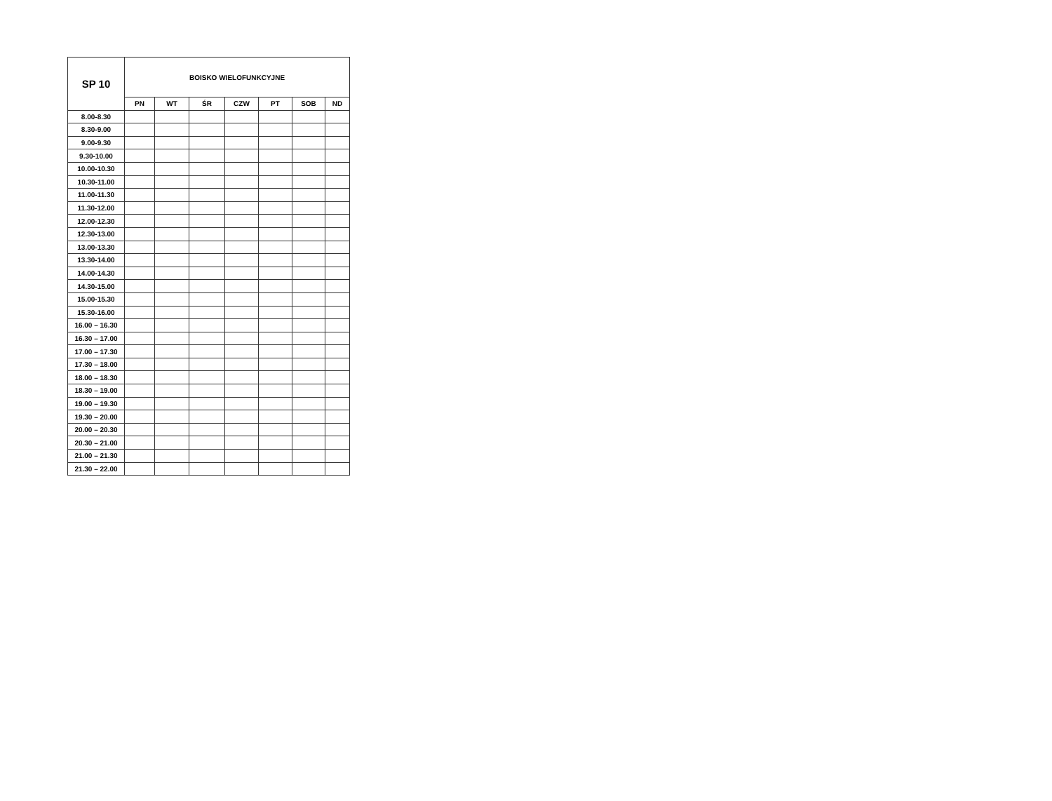| SP 10 | BOISKO WIELOFUNKCYJNE | | | | | | |
| --- | --- | --- | --- | --- | --- | --- | --- |
| | PN | WT | ŚR | CZW | PT | SOB | ND |
| 8.00-8.30 | | | | | | | |
| 8.30-9.00 | | | | | | | |
| 9.00-9.30 | | | | | | | |
| 9.30-10.00 | | | | | | | |
| 10.00-10.30 | | | | | | | |
| 10.30-11.00 | | | | | | | |
| 11.00-11.30 | | | | | | | |
| 11.30-12.00 | | | | | | | |
| 12.00-12.30 | | | | | | | |
| 12.30-13.00 | | | | | | | |
| 13.00-13.30 | | | | | | | |
| 13.30-14.00 | | | | | | | |
| 14.00-14.30 | | | | | | | |
| 14.30-15.00 | | | | | | | |
| 15.00-15.30 | | | | | | | |
| 15.30-16.00 | | | | | | | |
| 16.00 – 16.30 | | | | | | | |
| 16.30 – 17.00 | | | | | | | |
| 17.00 – 17.30 | | | | | | | |
| 17.30 – 18.00 | | | | | | | |
| 18.00 – 18.30 | | | | | | | |
| 18.30 – 19.00 | | | | | | | |
| 19.00 – 19.30 | | | | | | | |
| 19.30 – 20.00 | | | | | | | |
| 20.00 – 20.30 | | | | | | | |
| 20.30 – 21.00 | | | | | | | |
| 21.00 – 21.30 | | | | | | | |
| 21.30 – 22.00 | | | | | | | |